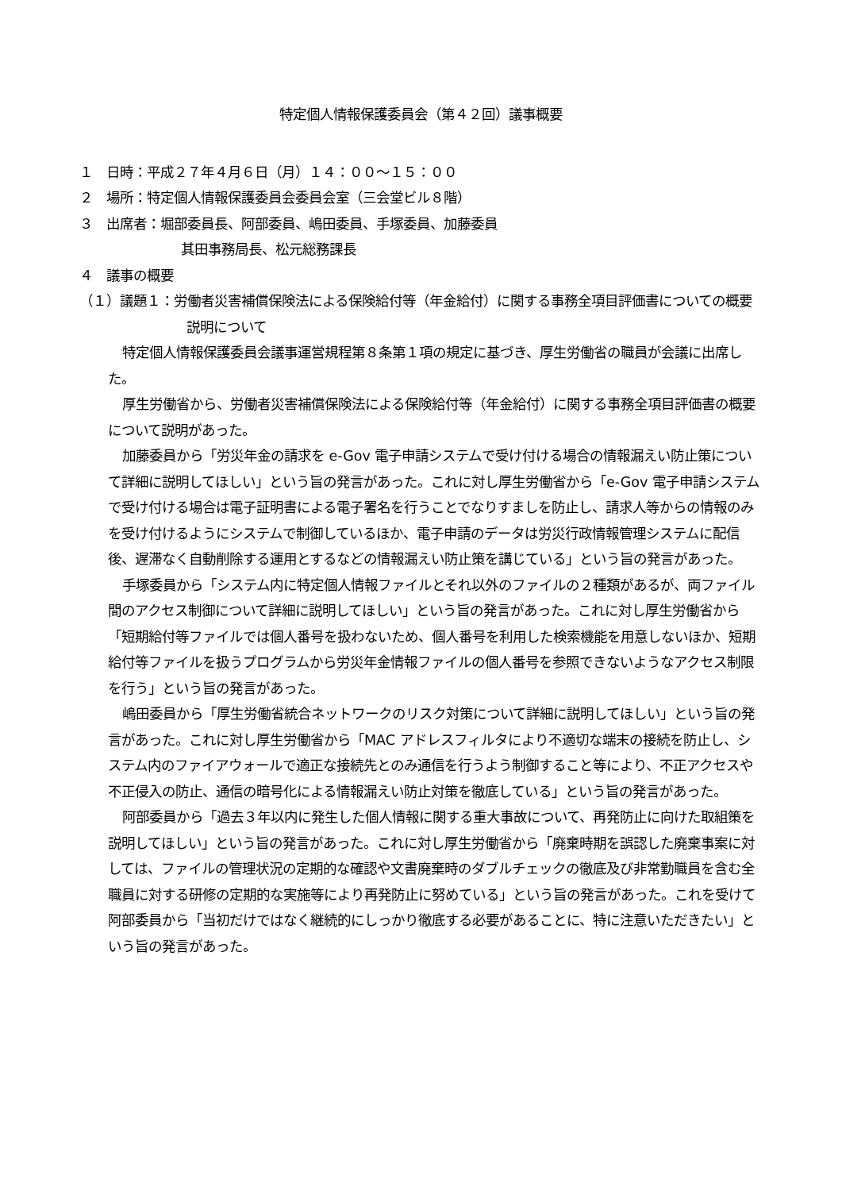特定個人情報保護委員会（第４２回）議事概要
１　日時：平成２７年４月６日（月）１４：００～１５：００
２　場所：特定個人情報保護委員会委員会室（三会堂ビル８階）
３　出席者：堀部委員長、阿部委員、嶋田委員、手塚委員、加藤委員
其田事務局長、松元総務課長
４　議事の概要
（１）議題１：労働者災害補償保険法による保険給付等（年金給付）に関する事務全項目評価書についての概要説明について
特定個人情報保護委員会議事運営規程第８条第１項の規定に基づき、厚生労働省の職員が会議に出席した。
厚生労働省から、労働者災害補償保険法による保険給付等（年金給付）に関する事務全項目評価書の概要について説明があった。
加藤委員から「労災年金の請求を e-Gov 電子申請システムで受け付ける場合の情報漏えい防止策について詳細に説明してほしい」という旨の発言があった。これに対し厚生労働省から「e-Gov 電子申請システムで受け付ける場合は電子証明書による電子署名を行うことでなりすましを防止し、請求人等からの情報のみを受け付けるようにシステムで制御しているほか、電子申請のデータは労災行政情報管理システムに配信後、遅滞なく自動削除する運用とするなどの情報漏えい防止策を講じている」という旨の発言があった。
手塚委員から「システム内に特定個人情報ファイルとそれ以外のファイルの２種類があるが、両ファイル間のアクセス制御について詳細に説明してほしい」という旨の発言があった。これに対し厚生労働省から「短期給付等ファイルでは個人番号を扱わないため、個人番号を利用した検索機能を用意しないほか、短期給付等ファイルを扱うプログラムから労災年金情報ファイルの個人番号を参照できないようなアクセス制限を行う」という旨の発言があった。
嶋田委員から「厚生労働省統合ネットワークのリスク対策について詳細に説明してほしい」という旨の発言があった。これに対し厚生労働省から「MAC アドレスフィルタにより不適切な端末の接続を防止し、システム内のファイアウォールで適正な接続先とのみ通信を行うよう制御すること等により、不正アクセスや不正侵入の防止、通信の暗号化による情報漏えい防止対策を徹底している」という旨の発言があった。
阿部委員から「過去３年以内に発生した個人情報に関する重大事故について、再発防止に向けた取組策を説明してほしい」という旨の発言があった。これに対し厚生労働省から「廃棄時期を誤認した廃棄事案に対しては、ファイルの管理状況の定期的な確認や文書廃棄時のダブルチェックの徹底及び非常勤職員を含む全職員に対する研修の定期的な実施等により再発防止に努めている」という旨の発言があった。これを受けて阿部委員から「当初だけではなく継続的にしっかり徹底する必要があることに、特に注意いただきたい」という旨の発言があった。